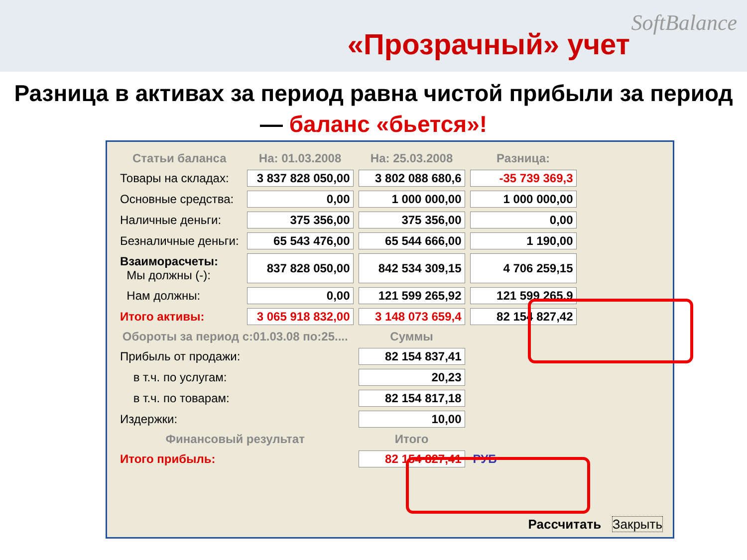SoftBalance
«Прозрачный» учет
Разница в активах за период равна чистой прибыли за период — баланс «бьется»!
| Статьи баланса | На: 01.03.2008 | На: 25.03.2008 | Разница: |
| --- | --- | --- | --- |
| Товары на складах: | 3 837 828 050,00 | 3 802 088 680,6 | -35 739 369,3 |
| Основные средства: | 0,00 | 1 000 000,00 | 1 000 000,00 |
| Наличные деньги: | 375 356,00 | 375 356,00 | 0,00 |
| Безналичные деньги: | 65 543 476,00 | 65 544 666,00 | 1 190,00 |
| Взаиморасчеты: Мы должны (-): | 837 828 050,00 | 842 534 309,15 | 4 706 259,15 |
| Нам должны: | 0,00 | 121 599 265,92 | 121 599 265,9 |
| Итого активы: | 3 065 918 832,00 | 3 148 073 659,4 | 82 154 827,42 |
| Обороты за период с:01.03.08 по:25.... | | Суммы | |
| Прибыль от продажи: | | 82 154 837,41 | |
| в т.ч. по услугам: | | 20,23 | |
| в т.ч. по товарам: | | 82 154 817,18 | |
| Издержки: | | 10,00 | |
| Финансовый результат | | Итого | |
| Итого прибыль: | | 82 154 827,41 | РУБ |
Рассчитать Закрыть